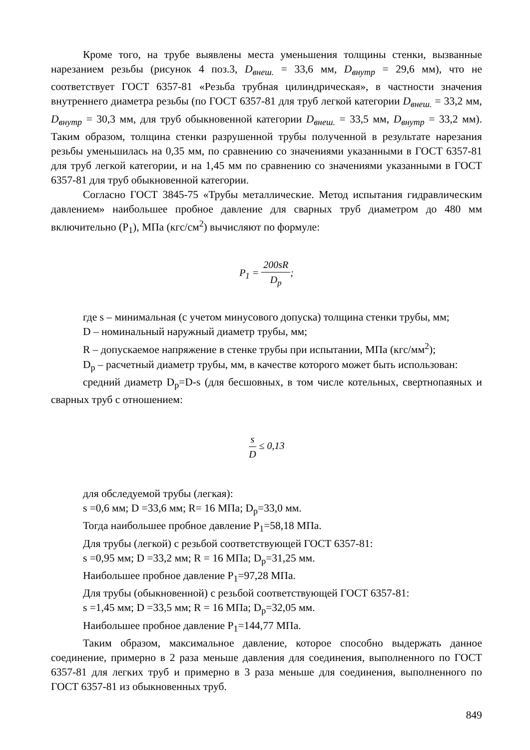Кроме того, на трубе выявлены места уменьшения толщины стенки, вызванные нарезанием резьбы (рисунок 4 поз.3, D<sub>внеш.</sub> = 33,6 мм, D<sub>внутр</sub> = 29,6 мм), что не соответствует ГОСТ 6357-81 «Резьба трубная цилиндрическая», в частности значения внутреннего диаметра резьбы (по ГОСТ 6357-81 для труб легкой категории D<sub>внеш.</sub> = 33,2 мм, D<sub>внутр</sub> = 30,3 мм, для труб обыкновенной категории D<sub>внеш.</sub> = 33,5 мм, D<sub>внутр</sub> = 33,2 мм). Таким образом, толщина стенки разрушенной трубы полученной в результате нарезания резьбы уменьшилась на 0,35 мм, по сравнению со значениями указанными в ГОСТ 6357-81 для труб легкой категории, и на 1,45 мм по сравнению со значениями указанными в ГОСТ 6357-81 для труб обыкновенной категории.
Согласно ГОСТ 3845-75 «Трубы металлические. Метод испытания гидравлическим давлением» наибольшее пробное давление для сварных труб диаметром до 480 мм включительно (P<sub>1</sub>), МПа (кгс/см<sup>2</sup>) вычисляют по формуле:
P<sub>1</sub> = 200sR D<sub>р</sub>;
где s – минимальная (с учетом минусового допуска) толщина стенки трубы, мм;
D – номинальный наружный диаметр трубы, мм;
R – допускаемое напряжение в стенке трубы при испытании, МПа (кгс/мм<sup>2</sup>);
D<sub>р</sub> – расчетный диаметр трубы, мм, в качестве которого может быть использован:
средний диаметр D<sub>р</sub>=D-s (для бесшовных, в том числе котельных, свертнопаяных и сварных труб с отношением:
s D ≤ 0,13
для обследуемой трубы (легкая):
s =0,6 мм; D =33,6 мм; R= 16 МПа; D<sub>р</sub>=33,0 мм.
Тогда наибольшее пробное давление P<sub>1</sub>=58,18 МПа.
Для трубы (легкой) с резьбой соответствующей ГОСТ 6357-81:
s =0,95 мм; D =33,2 мм; R = 16 МПа; D<sub>р</sub>=31,25 мм.
Наибольшее пробное давление P<sub>1</sub>=97,28 МПа.
Для трубы (обыкновенной) с резьбой соответствующей ГОСТ 6357-81:
s =1,45 мм; D =33,5 мм; R = 16 МПа; D<sub>р</sub>=32,05 мм.
Наибольшее пробное давление P<sub>1</sub>=144,77 МПа.
Таким образом, максимальное давление, которое способно выдержать данное соединение, примерно в 2 раза меньше давления для соединения, выполненного по ГОСТ 6357-81 для легких труб и примерно в 3 раза меньше для соединения, выполненного по ГОСТ 6357-81 из обыкновенных труб.
849